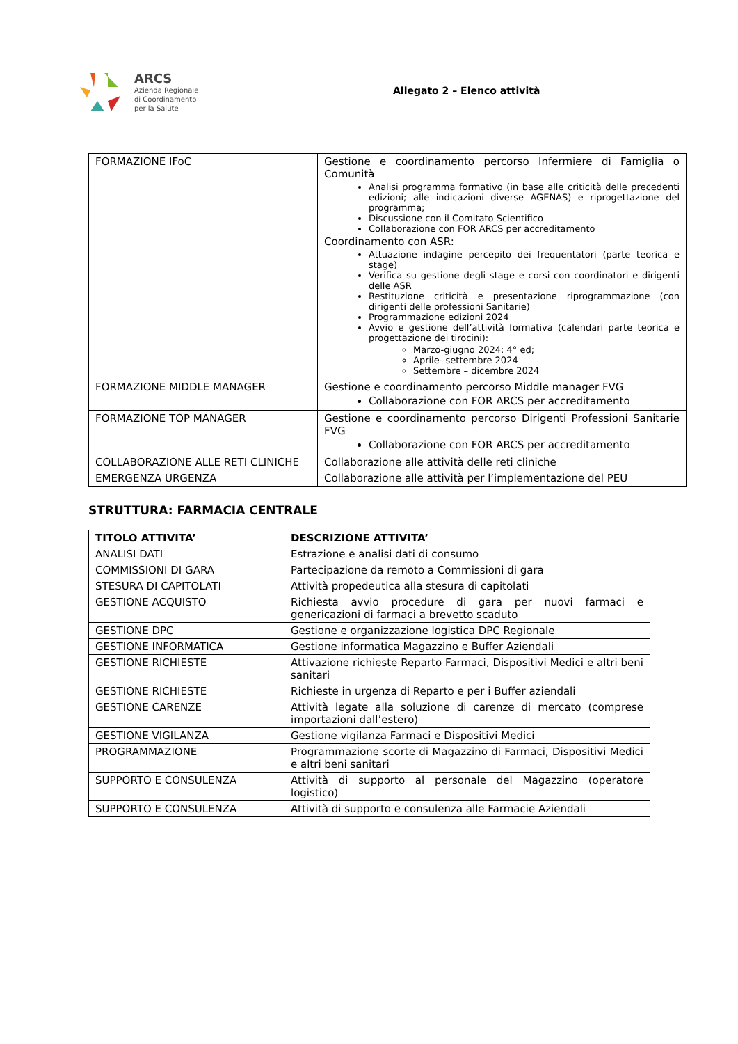ARCS
Azienda Regionale
di Coordinamento
per la Salute
Allegato 2 – Elenco attività
| FORMAZIONE IFoC | Gestione e coordinamento percorso Infermiere di Famiglia o Comunità Analisi programma formativo (in base alle criticità delle precedenti edizioni; alle indicazioni diverse AGENAS) e riprogettazione del programma; Discussione con il Comitato Scientifico Collaborazione con FOR ARCS per accreditamento Coordinamento con ASR: Attuazione indagine percepito dei frequentatori (parte teorica e stage) Verifica su gestione degli stage e corsi con coordinatori e dirigenti delle ASR Restituzione criticità e presentazione riprogrammazione (con dirigenti delle professioni Sanitarie) Programmazione edizioni 2024 Avvio e gestione dell’attività formativa (calendari parte teorica e progettazione dei tirocini): Marzo-giugno 2024: 4° ed; Aprile- settembre 2024 Settembre – dicembre 2024 |
| FORMAZIONE MIDDLE MANAGER | Gestione e coordinamento percorso Middle manager FVG Collaborazione con FOR ARCS per accreditamento |
| FORMAZIONE TOP MANAGER | Gestione e coordinamento percorso Dirigenti Professioni Sanitarie FVG Collaborazione con FOR ARCS per accreditamento |
| COLLABORAZIONE ALLE RETI CLINICHE | Collaborazione alle attività delle reti cliniche |
| EMERGENZA URGENZA | Collaborazione alle attività per l’implementazione del PEU |
STRUTTURA: FARMACIA CENTRALE
| TITOLO ATTIVITA’ | DESCRIZIONE ATTIVITA’ |
| --- | --- |
| ANALISI DATI | Estrazione e analisi dati di consumo |
| COMMISSIONI DI GARA | Partecipazione da remoto a Commissioni di gara |
| STESURA DI CAPITOLATI | Attività propedeutica alla stesura di capitolati |
| GESTIONE ACQUISTO | Richiesta avvio procedure di gara per nuovi farmaci e genericazioni di farmaci a brevetto scaduto |
| GESTIONE DPC | Gestione e organizzazione logistica DPC Regionale |
| GESTIONE INFORMATICA | Gestione informatica Magazzino e Buffer Aziendali |
| GESTIONE RICHIESTE | Attivazione richieste Reparto Farmaci, Dispositivi Medici e altri beni sanitari |
| GESTIONE RICHIESTE | Richieste in urgenza di Reparto e per i Buffer aziendali |
| GESTIONE CARENZE | Attività legate alla soluzione di carenze di mercato (comprese importazioni dall’estero) |
| GESTIONE VIGILANZA | Gestione vigilanza Farmaci e Dispositivi Medici |
| PROGRAMMAZIONE | Programmazione scorte di Magazzino di Farmaci, Dispositivi Medici e altri beni sanitari |
| SUPPORTO E CONSULENZA | Attività di supporto al personale del Magazzino (operatore logistico) |
| SUPPORTO E CONSULENZA | Attività di supporto e consulenza alle Farmacie Aziendali |